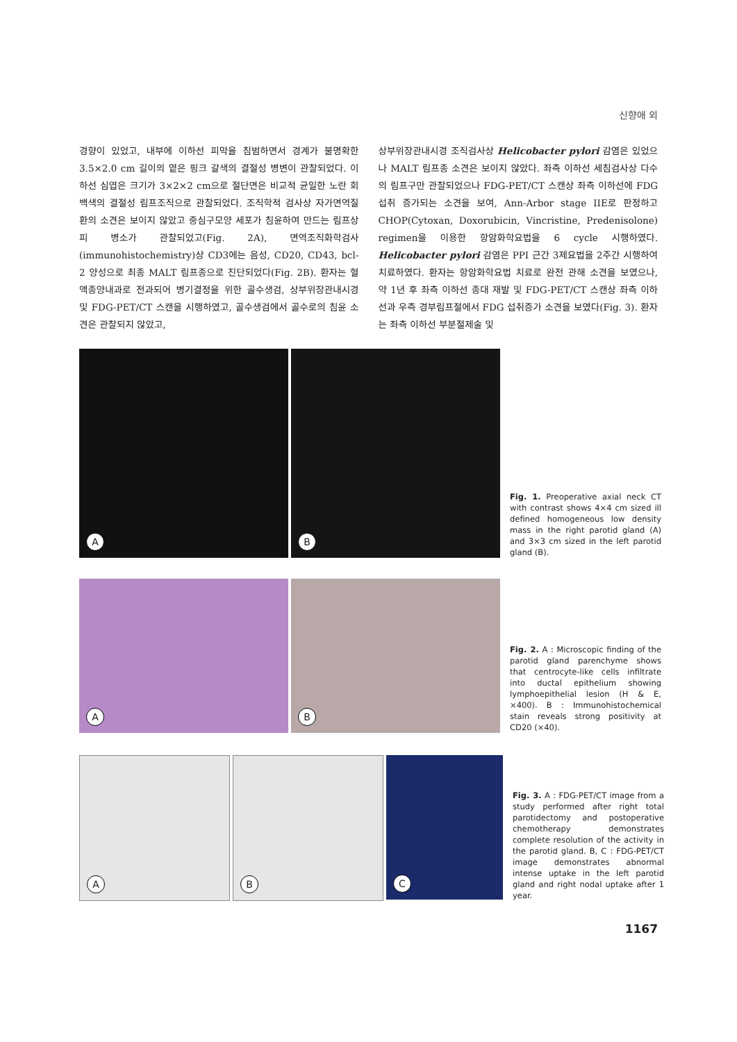신향애 외
경향이 있었고, 내부에 이하선 피막을 침범하면서 경계가 불명확한 3.5×2.0 cm 길이의 옅은 핑크 갈색의 결절성 병변이 관찰되었다. 이하선 심엽은 크기가 3×2×2 cm으로 절단면은 비교적 균일한 노란 회백색의 결절성 림프조직으로 관찰되었다. 조직학적 검사상 자가면역질환의 소견은 보이지 않았고 중심구모양 세포가 침윤하여 만드는 림프상피 병소가 관찰되었고(Fig. 2A), 면역조직화학검사(immunohistochemistry)상 CD3에는 음성, CD20, CD43, bcl-2 양성으로 최종 MALT 림프종으로 진단되었다(Fig. 2B). 환자는 혈액종양내과로 전과되어 병기결정을 위한 골수생검, 상부위장관내시경 및 FDG-PET/CT 스캔을 시행하였고, 골수생검에서 골수로의 침윤 소견은 관찰되지 않았고,
상부위장관내시경 조직검사상 Helicobacter pylori 감염은 있었으나 MALT 림프종 소견은 보이지 않았다. 좌측 이하선 세침검사상 다수의 림프구만 관찰되었으나 FDG-PET/CT 스캔상 좌측 이하선에 FDG 섭취 증가되는 소견을 보여, Ann-Arbor stage IIE로 판정하고 CHOP(Cytoxan, Doxorubicin, Vincristine, Predenisolone) regimen을 이용한 항암화학요법을 6 cycle 시행하였다. Helicobacter pylori 감염은 PPI 근간 3제요법을 2주간 시행하여 치료하였다. 환자는 항암화학요법 치료로 완전 관해 소견을 보였으나, 약 1년 후 좌측 이하선 종대 재발 및 FDG-PET/CT 스캔상 좌측 이하선과 우측 경부림프절에서 FDG 섭취증가 소견을 보였다(Fig. 3). 환자는 좌측 이하선 부분절제술 및
A
B
Fig. 1. Preoperative axial neck CT with contrast shows 4×4 cm sized ill defined homogeneous low density mass in the right parotid gland (A) and 3×3 cm sized in the left parotid gland (B).
A
B
Fig. 2. A : Microscopic finding of the parotid gland parenchyme shows that centrocyte-like cells infiltrate into ductal epithelium showing lymphoepithelial lesion (H & E, ×400). B : Immunohistochemical stain reveals strong positivity at CD20 (×40).
A
B
C
Fig. 3. A : FDG-PET/CT image from a study performed after right total parotidectomy and postoperative chemotherapy demonstrates complete resolution of the activity in the parotid gland. B, C : FDG-PET/CT image demonstrates abnormal intense uptake in the left parotid gland and right nodal uptake after 1 year.
1167